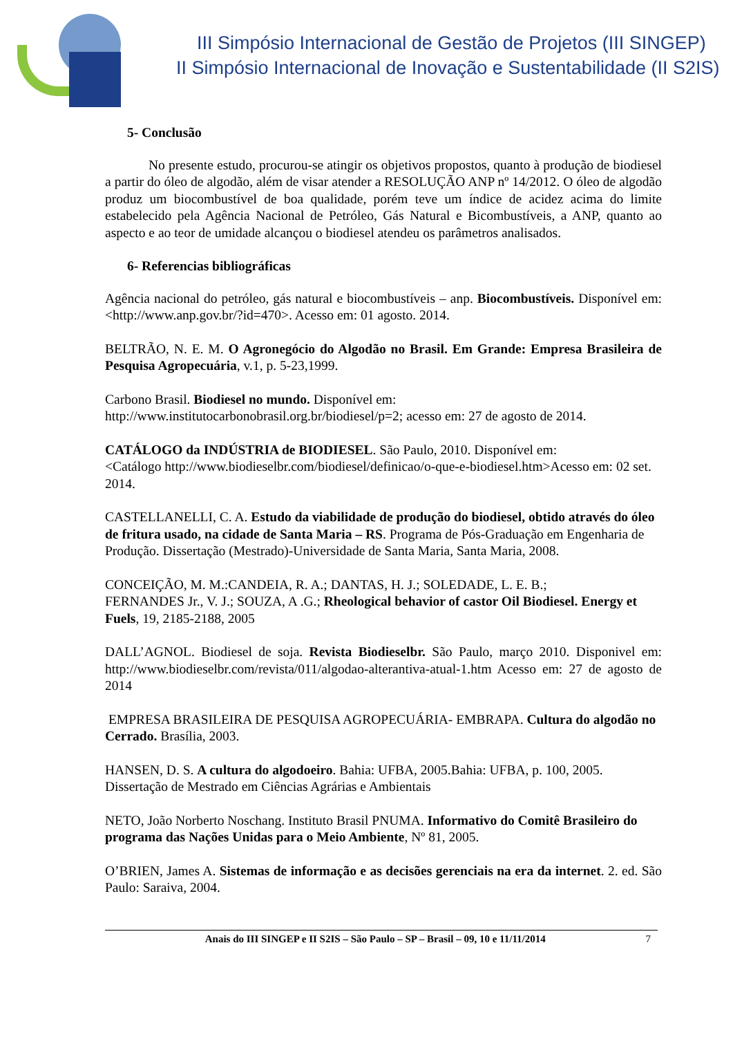III Simpósio Internacional de Gestão de Projetos (III SINGEP)
II Simpósio Internacional de Inovação e Sustentabilidade (II S2IS)
5- Conclusão
No presente estudo, procurou-se atingir os objetivos propostos, quanto à produção de biodiesel a partir do óleo de algodão, além de visar atender a RESOLUÇÃO ANP nº 14/2012. O óleo de algodão produz um biocombustível de boa qualidade, porém teve um índice de acidez acima do limite estabelecido pela Agência Nacional de Petróleo, Gás Natural e Bicombustíveis, a ANP, quanto ao aspecto e ao teor de umidade alcançou o biodiesel atendeu os parâmetros analisados.
6- Referencias bibliográficas
Agência nacional do petróleo, gás natural e biocombustíveis – anp. Biocombustíveis. Disponível em: <http://www.anp.gov.br/?id=470>. Acesso em: 01 agosto. 2014.
BELTRÃO, N. E. M. O Agronegócio do Algodão no Brasil. Em Grande: Empresa Brasileira de Pesquisa Agropecuária, v.1, p. 5-23,1999.
Carbono Brasil. Biodiesel no mundo. Disponível em:
http://www.institutocarbonobrasil.org.br/biodiesel/p=2; acesso em: 27 de agosto de 2014.
CATÁLOGO da INDÚSTRIA de BIODIESEL. São Paulo, 2010. Disponível em:
<Catálogo http://www.biodieselbr.com/biodiesel/definicao/o-que-e-biodiesel.htm>Acesso em: 02 set. 2014.
CASTELLANELLI, C. A. Estudo da viabilidade de produção do biodiesel, obtido através do óleo de fritura usado, na cidade de Santa Maria – RS. Programa de Pós-Graduação em Engenharia de Produção. Dissertação (Mestrado)-Universidade de Santa Maria, Santa Maria, 2008.
CONCEIÇÃO, M. M.:CANDEIA, R. A.; DANTAS, H. J.; SOLEDADE, L. E. B.;
FERNANDES Jr., V. J.; SOUZA, A .G.; Rheological behavior of castor Oil Biodiesel. Energy et Fuels, 19, 2185-2188, 2005
DALL’AGNOL. Biodiesel de soja. Revista Biodieselbr. São Paulo, março 2010. Disponivel em: http://www.biodieselbr.com/revista/011/algodao-alterantiva-atual-1.htm Acesso em: 27 de agosto de 2014
EMPRESA BRASILEIRA DE PESQUISA AGROPECUÁRIA- EMBRAPA. Cultura do algodão no Cerrado. Brasília, 2003.
HANSEN, D. S. A cultura do algodoeiro. Bahia: UFBA, 2005.Bahia: UFBA, p. 100, 2005. Dissertação de Mestrado em Ciências Agrárias e Ambientais
NETO, João Norberto Noschang. Instituto Brasil PNUMA. Informativo do Comitê Brasileiro do programa das Nações Unidas para o Meio Ambiente, Nº 81, 2005.
O’BRIEN, James A. Sistemas de informação e as decisões gerenciais na era da internet. 2. ed. São Paulo: Saraiva, 2004.
Anais do III SINGEP e II S2IS – São Paulo – SP – Brasil – 09, 10 e 11/11/2014 7